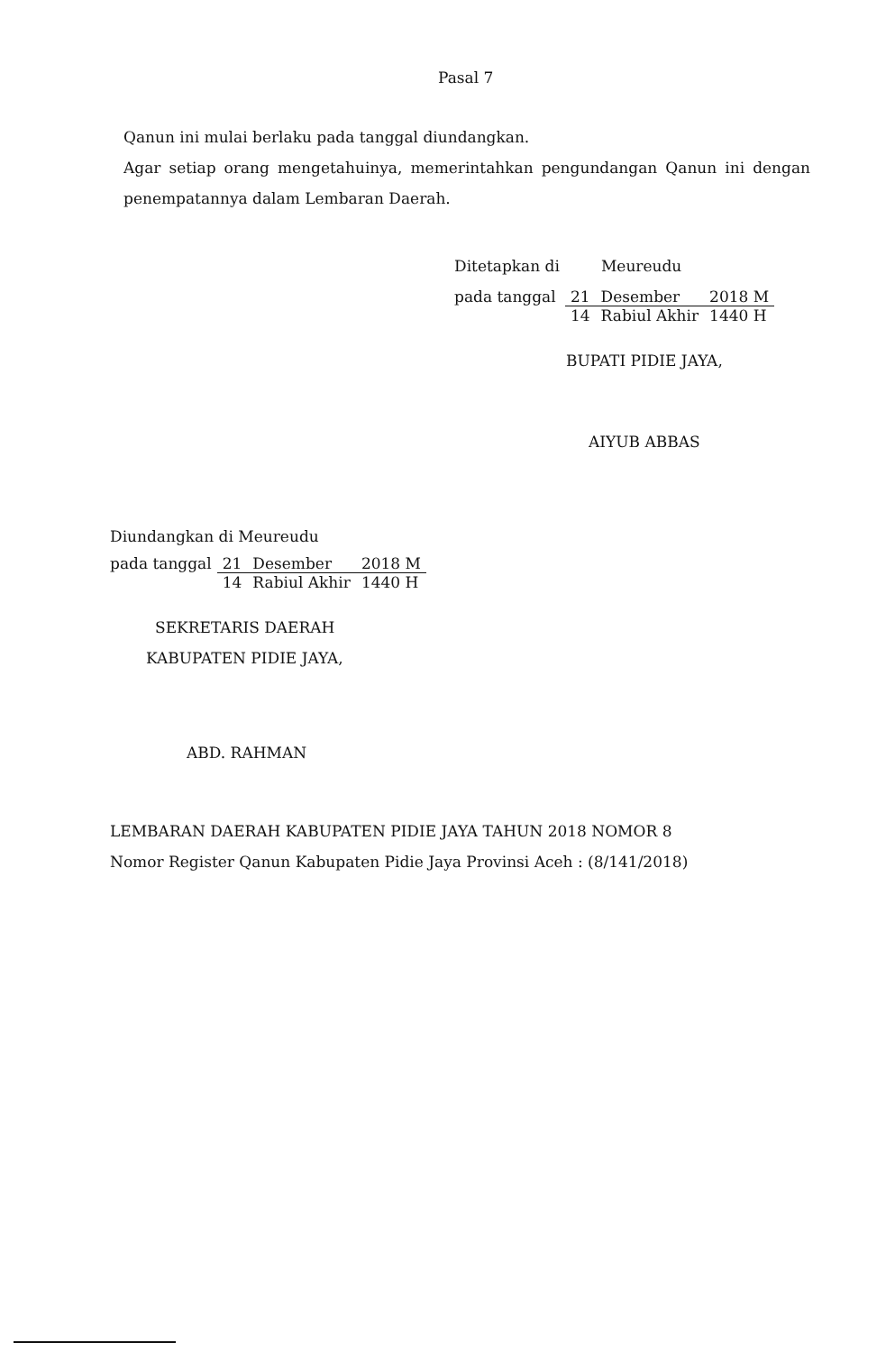Pasal 7
Qanun ini mulai berlaku pada tanggal diundangkan.
Agar setiap orang mengetahuinya, memerintahkan pengundangan Qanun ini dengan penempatannya dalam Lembaran Daerah.
| Ditetapkan di | Meureudu | | |
| pada tanggal | 21 | Desember | 2018 M |
| | 14 | Rabiul Akhir | 1440 H |
BUPATI PIDIE JAYA,
AIYUB ABBAS
Diundangkan di Meureudu
| pada tanggal | 21 | Desember | 2018 M |
| | 14 | Rabiul Akhir | 1440 H |
SEKRETARIS DAERAH
KABUPATEN PIDIE JAYA,
ABD. RAHMAN
LEMBARAN DAERAH KABUPATEN PIDIE JAYA TAHUN 2018 NOMOR 8
Nomor Register Qanun Kabupaten Pidie Jaya Provinsi Aceh : (8/141/2018)